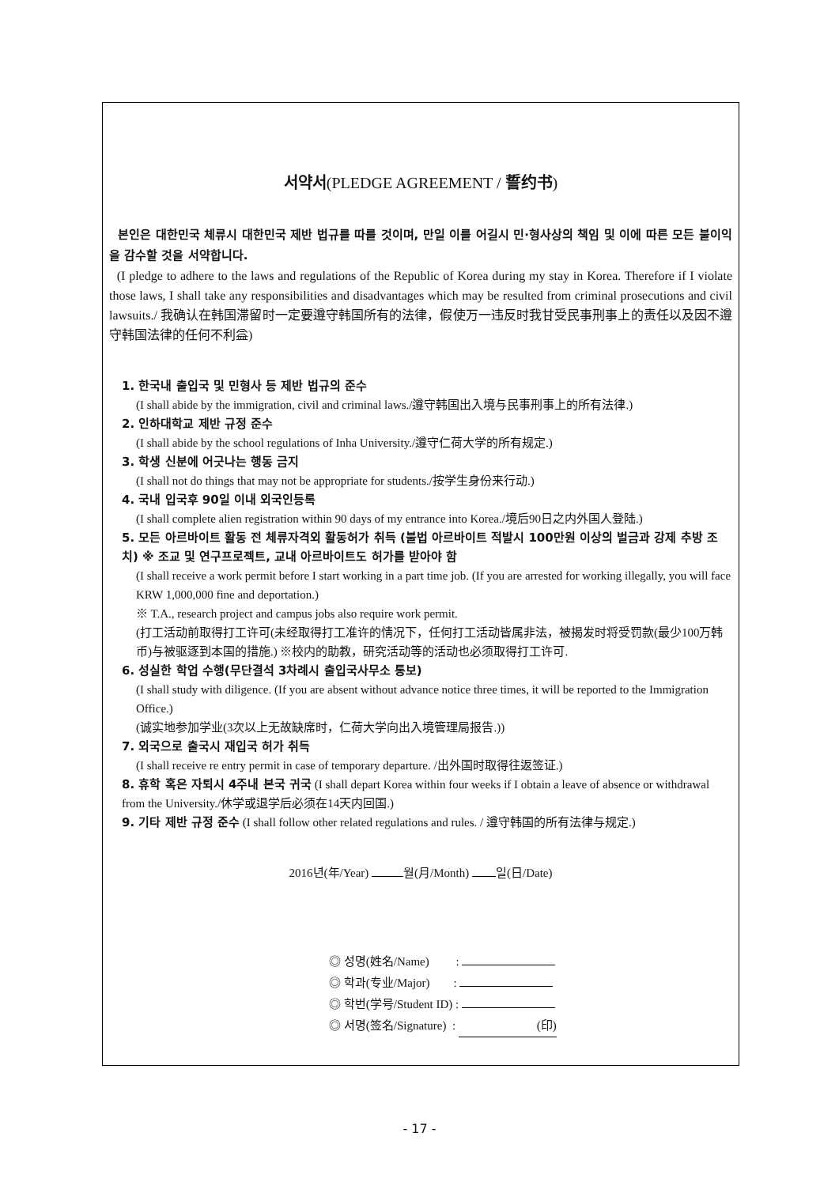서약서(PLEDGE AGREEMENT / 誓约书)
본인은 대한민국 체류시 대한민국 제반 법규를 따를 것이며, 만일 이를 어길시 민·형사상의 책임 및 이에 따른 모든 불이익을 감수할 것을 서약합니다.
(I pledge to adhere to the laws and regulations of the Republic of Korea during my stay in Korea. Therefore if I violate those laws, I shall take any responsibilities and disadvantages which may be resulted from criminal prosecutions and civil lawsuits./ 我确认在韩国滞留时一定要遵守韩国所有的法律，假使万一违反时我甘受民事刑事上的责任以及因不遵守韩国法律的任何不利益)
1. 한국내 출입국 및 민형사 등 제반 법규의 준수
(I shall abide by the immigration, civil and criminal laws./遵守韩国出入境与民事刑事上的所有法律.)
2. 인하대학교 제반 규정 준수
(I shall abide by the school regulations of Inha University./遵守仁荷大学的所有规定.)
3. 학생 신분에 어긋나는 행동 금지
(I shall not do things that may not be appropriate for students./按学生身份来行动.)
4. 국내 입국후 90일 이내 외국인등록
(I shall complete alien registration within 90 days of my entrance into Korea./境后90日之内外国人登陆.)
5. 모든 아르바이트 활동 전 체류자격외 활동허가 취득 (불법 아르바이트 적발시 100만원 이상의 벌금과 강제 추방 조치) ※ 조교 및 연구프로젝트, 교내 아르바이트도 허가를 받아야 함
(I shall receive a work permit before I start working in a part time job. (If you are arrested for working illegally, you will face KRW 1,000,000 fine and deportation.)
※ T.A., research project and campus jobs also require work permit.
(打工活动前取得打工许可(未经取得打工准许的情况下，任何打工活动皆属非法，被揭发时将受罚款(最少100万韩币)与被驱逐到本国的措施.) ※校内的助教，研究活动等的活动也必须取得打工许可.
6. 성실한 학업 수행(무단결석 3차례시 출입국사무소 통보)
(I shall study with diligence. (If you are absent without advance notice three times, it will be reported to the Immigration Office.)
(诚实地参加学业(3次以上无故缺席时，仁荷大学向出入境管理局报告.))
7. 외국으로 출국시 재입국 허가 취득
(I shall receive re entry permit in case of temporary departure. /出外国时取得往返签证.)
8. 휴학 혹은 자퇴시 4주내 본국 귀국 (I shall depart Korea within four weeks if I obtain a leave of absence or withdrawal from the University./休学或退学后必须在14天内回国.)
9. 기타 제반 규정 준수 (I shall follow other related regulations and rules. / 遵守韩国的所有法律与规定.)
2016년(年/Year) 월(月/Month) 일(日/Date)
◎ 성명(姓名/Name) :
◎ 학과(专业/Major) :
◎ 학번(学号/Student ID) :
◎ 서명(签名/Signature) : (印)
- 17 -